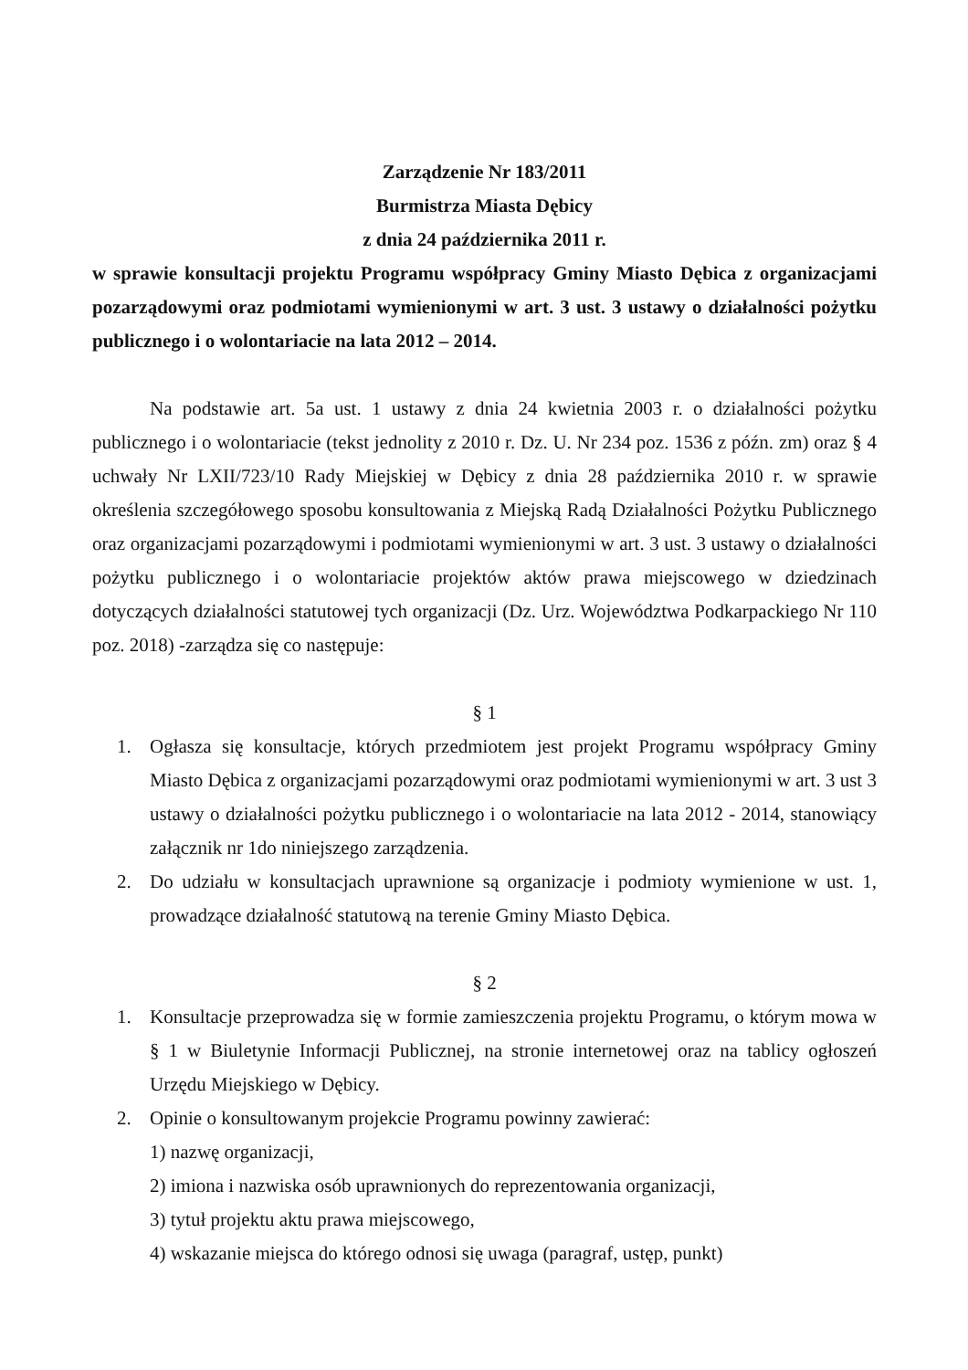Zarządzenie Nr 183/2011
Burmistrza Miasta Dębicy
z dnia 24 października 2011 r.
w sprawie konsultacji projektu Programu współpracy Gminy Miasto Dębica z organizacjami pozarządowymi oraz podmiotami wymienionymi w art. 3 ust. 3 ustawy o działalności pożytku publicznego i o wolontariacie na lata 2012 – 2014.
Na podstawie art. 5a ust. 1 ustawy z dnia 24 kwietnia 2003 r. o działalności pożytku publicznego i o wolontariacie (tekst jednolity z 2010 r. Dz. U. Nr 234 poz. 1536 z późn. zm) oraz § 4 uchwały Nr LXII/723/10 Rady Miejskiej w Dębicy z dnia 28 października 2010 r. w sprawie określenia szczegółowego sposobu konsultowania z Miejską Radą Działalności Pożytku Publicznego oraz organizacjami pozarządowymi i podmiotami wymienionymi w art. 3 ust. 3 ustawy o działalności pożytku publicznego i o wolontariacie projektów aktów prawa miejscowego w dziedzinach dotyczących działalności statutowej tych organizacji (Dz. Urz. Województwa Podkarpackiego Nr 110 poz. 2018) -zarządza się co następuje:
§ 1
1. Ogłasza się konsultacje, których przedmiotem jest projekt Programu współpracy Gminy Miasto Dębica z organizacjami pozarządowymi oraz podmiotami wymienionymi w art. 3 ust 3 ustawy o działalności pożytku publicznego i o wolontariacie na lata 2012 - 2014, stanowiący załącznik nr 1do niniejszego zarządzenia.
2. Do udziału w konsultacjach uprawnione są organizacje i podmioty wymienione w ust. 1, prowadzące działalność statutową na terenie Gminy Miasto Dębica.
§ 2
1. Konsultacje przeprowadza się w formie zamieszczenia projektu Programu, o którym mowa w § 1 w Biuletynie Informacji Publicznej, na stronie internetowej oraz na tablicy ogłoszeń Urzędu Miejskiego w Dębicy.
2. Opinie o konsultowanym projekcie Programu powinny zawierać:
1) nazwę organizacji,
2) imiona i nazwiska osób uprawnionych do reprezentowania organizacji,
3) tytuł projektu aktu prawa miejscowego,
4) wskazanie miejsca do którego odnosi się uwaga (paragraf, ustęp, punkt)